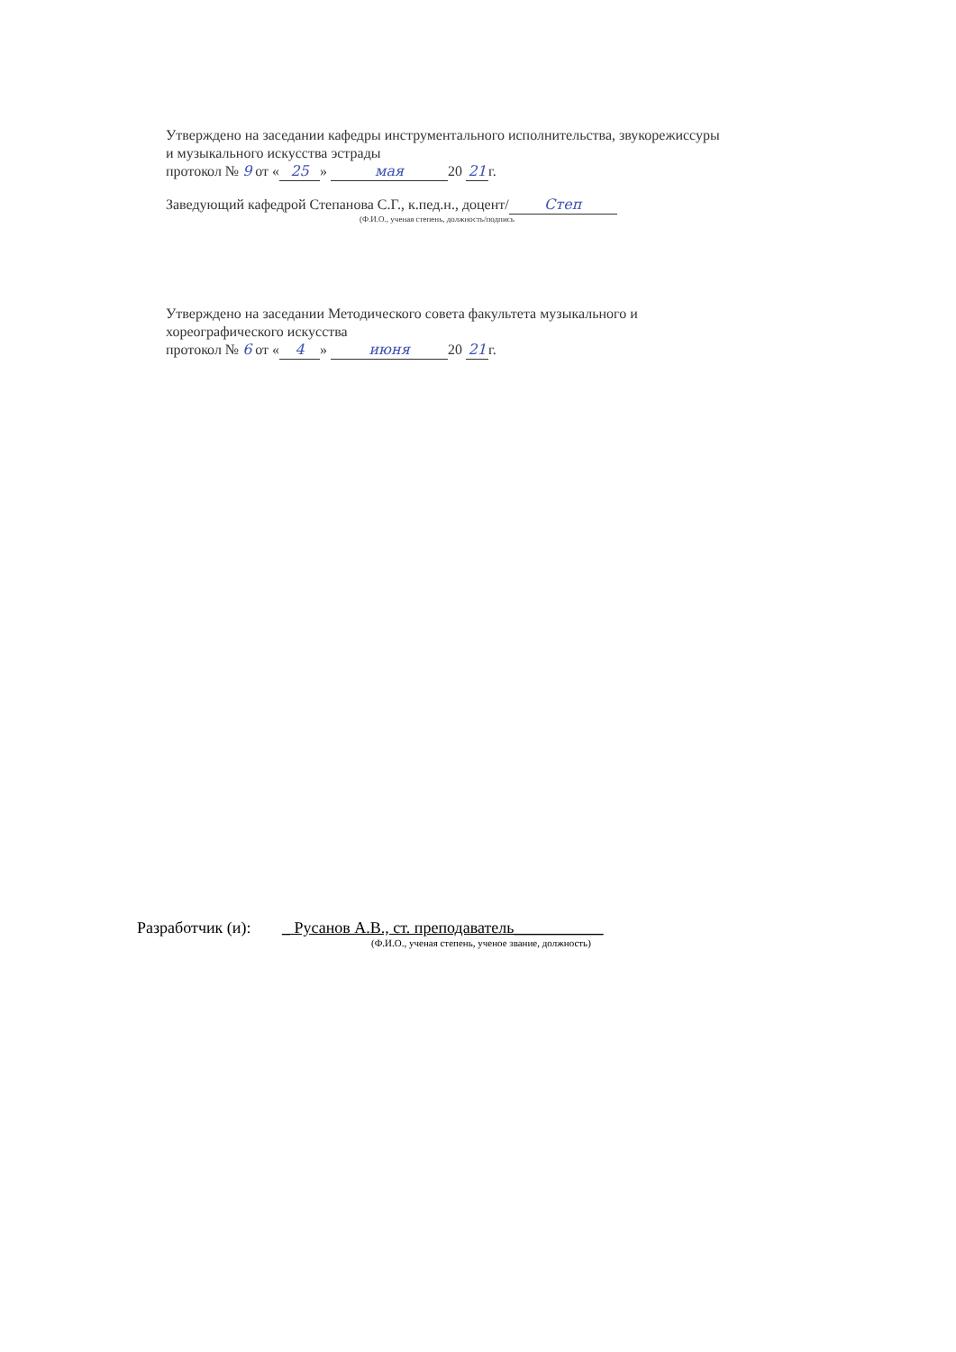Утверждено на заседании кафедры инструментального исполнительства, звукорежиссуры
и музыкального искусства эстрады
протокол № 9 от « 25 » мая 20 21 г.
Заведующий кафедрой Степанова С.Г., к.пед.н., доцент/ Степ
(Ф.И.О., ученая степень, должность/подпись
Утверждено на заседании Методического совета факультета музыкального и
хореографического искусства
протокол № 6 от « 4 » июня 20 21 г.
Разработчик (и): _ Русанов А.В., ст. преподаватель___________
(Ф.И.О., ученая степень, ученое звание, должность)